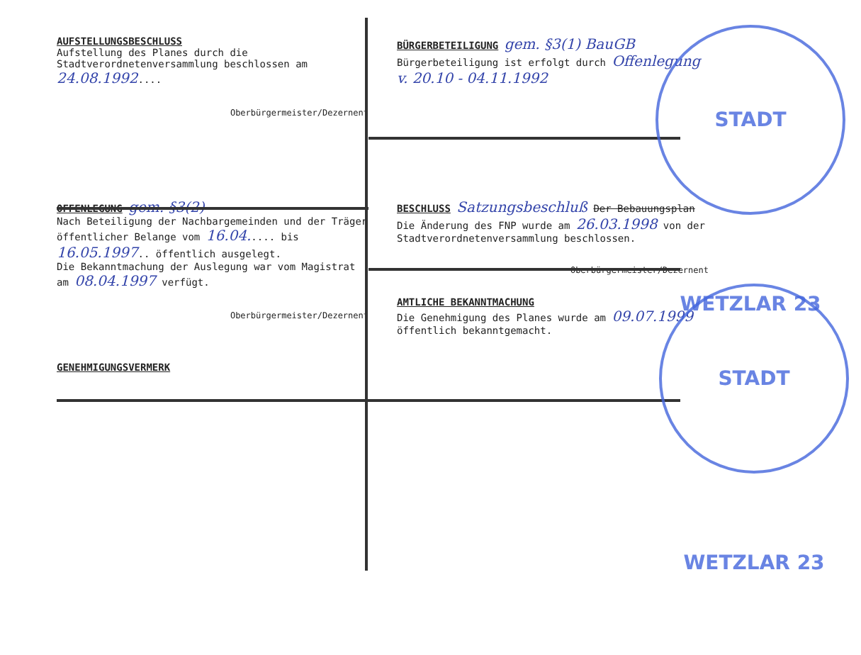STADT WETZLAR 23
STADT WETZLAR 23
AUFSTELLUNGSBESCHLUSS
Aufstellung des Planes durch die Stadtverordnetenversammlung beschlossen am 24.08.1992....
Oberbürgermeister/Dezernent
BÜRGERBETEILIGUNG gem. §3(1) BauGB
Bürgerbeteiligung ist erfolgt durch Offenlegung v. 20.10 - 04.11.1992
OFFENLEGUNG gem. §3(2)
Nach Beteiligung der Nachbargemeinden und der Träger öffentlicher Belange vom 16.04..... bis 16.05.1997.. öffentlich ausgelegt.
Die Bekanntmachung der Auslegung war vom Magistrat am 08.04.1997 verfügt.
Oberbürgermeister/Dezernent
BESCHLUSS Satzungsbeschluß Der Bebauungsplan
Die Änderung des FNP wurde am 26.03.1998 von der Stadtverordnetenversammlung beschlossen.
Oberbürgermeister/Dezernent
AMTLICHE BEKANNTMACHUNG
Die Genehmigung des Planes wurde am 09.07.1999 öffentlich bekanntgemacht.
GENEHMIGUNGSVERMERK